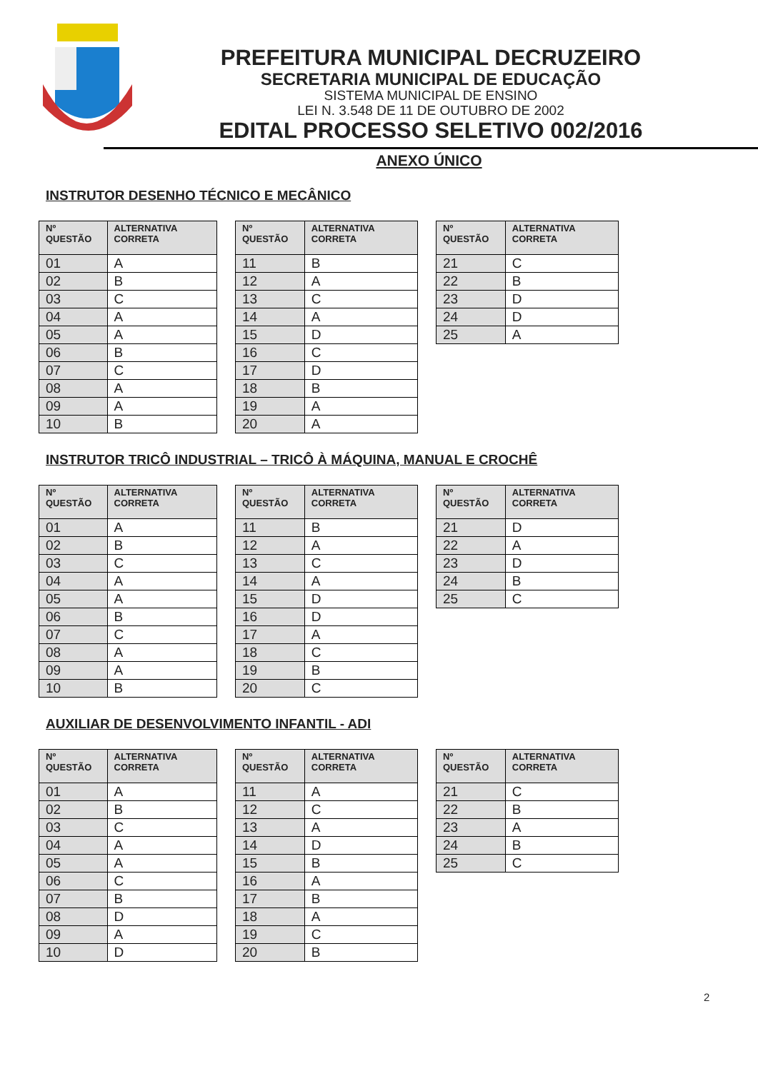PREFEITURA MUNICIPAL DECRUZEIRO
SECRETARIA MUNICIPAL DE EDUCAÇÃO
SISTEMA MUNICIPAL DE ENSINO
LEI N. 3.548 DE 11 DE OUTUBRO DE 2002
EDITAL PROCESSO SELETIVO 002/2016
ANEXO ÚNICO
INSTRUTOR DESENHO TÉCNICO E MECÂNICO
| Nº QUESTÃO | ALTERNATIVA CORRETA |
| --- | --- |
| 01 | A |
| 02 | B |
| 03 | C |
| 04 | A |
| 05 | A |
| 06 | B |
| 07 | C |
| 08 | A |
| 09 | A |
| 10 | B |
| Nº QUESTÃO | ALTERNATIVA CORRETA |
| --- | --- |
| 11 | B |
| 12 | A |
| 13 | C |
| 14 | A |
| 15 | D |
| 16 | C |
| 17 | D |
| 18 | B |
| 19 | A |
| 20 | A |
| Nº QUESTÃO | ALTERNATIVA CORRETA |
| --- | --- |
| 21 | C |
| 22 | B |
| 23 | D |
| 24 | D |
| 25 | A |
INSTRUTOR TRICÔ INDUSTRIAL – TRICÔ À MÁQUINA, MANUAL E CROCHÊ
| Nº QUESTÃO | ALTERNATIVA CORRETA |
| --- | --- |
| 01 | A |
| 02 | B |
| 03 | C |
| 04 | A |
| 05 | A |
| 06 | B |
| 07 | C |
| 08 | A |
| 09 | A |
| 10 | B |
| Nº QUESTÃO | ALTERNATIVA CORRETA |
| --- | --- |
| 11 | B |
| 12 | A |
| 13 | C |
| 14 | A |
| 15 | D |
| 16 | D |
| 17 | A |
| 18 | C |
| 19 | B |
| 20 | C |
| Nº QUESTÃO | ALTERNATIVA CORRETA |
| --- | --- |
| 21 | D |
| 22 | A |
| 23 | D |
| 24 | B |
| 25 | C |
AUXILIAR DE DESENVOLVIMENTO INFANTIL - ADI
| Nº QUESTÃO | ALTERNATIVA CORRETA |
| --- | --- |
| 01 | A |
| 02 | B |
| 03 | C |
| 04 | A |
| 05 | A |
| 06 | C |
| 07 | B |
| 08 | D |
| 09 | A |
| 10 | D |
| Nº QUESTÃO | ALTERNATIVA CORRETA |
| --- | --- |
| 11 | A |
| 12 | C |
| 13 | A |
| 14 | D |
| 15 | B |
| 16 | A |
| 17 | B |
| 18 | A |
| 19 | C |
| 20 | B |
| Nº QUESTÃO | ALTERNATIVA CORRETA |
| --- | --- |
| 21 | C |
| 22 | B |
| 23 | A |
| 24 | B |
| 25 | C |
2